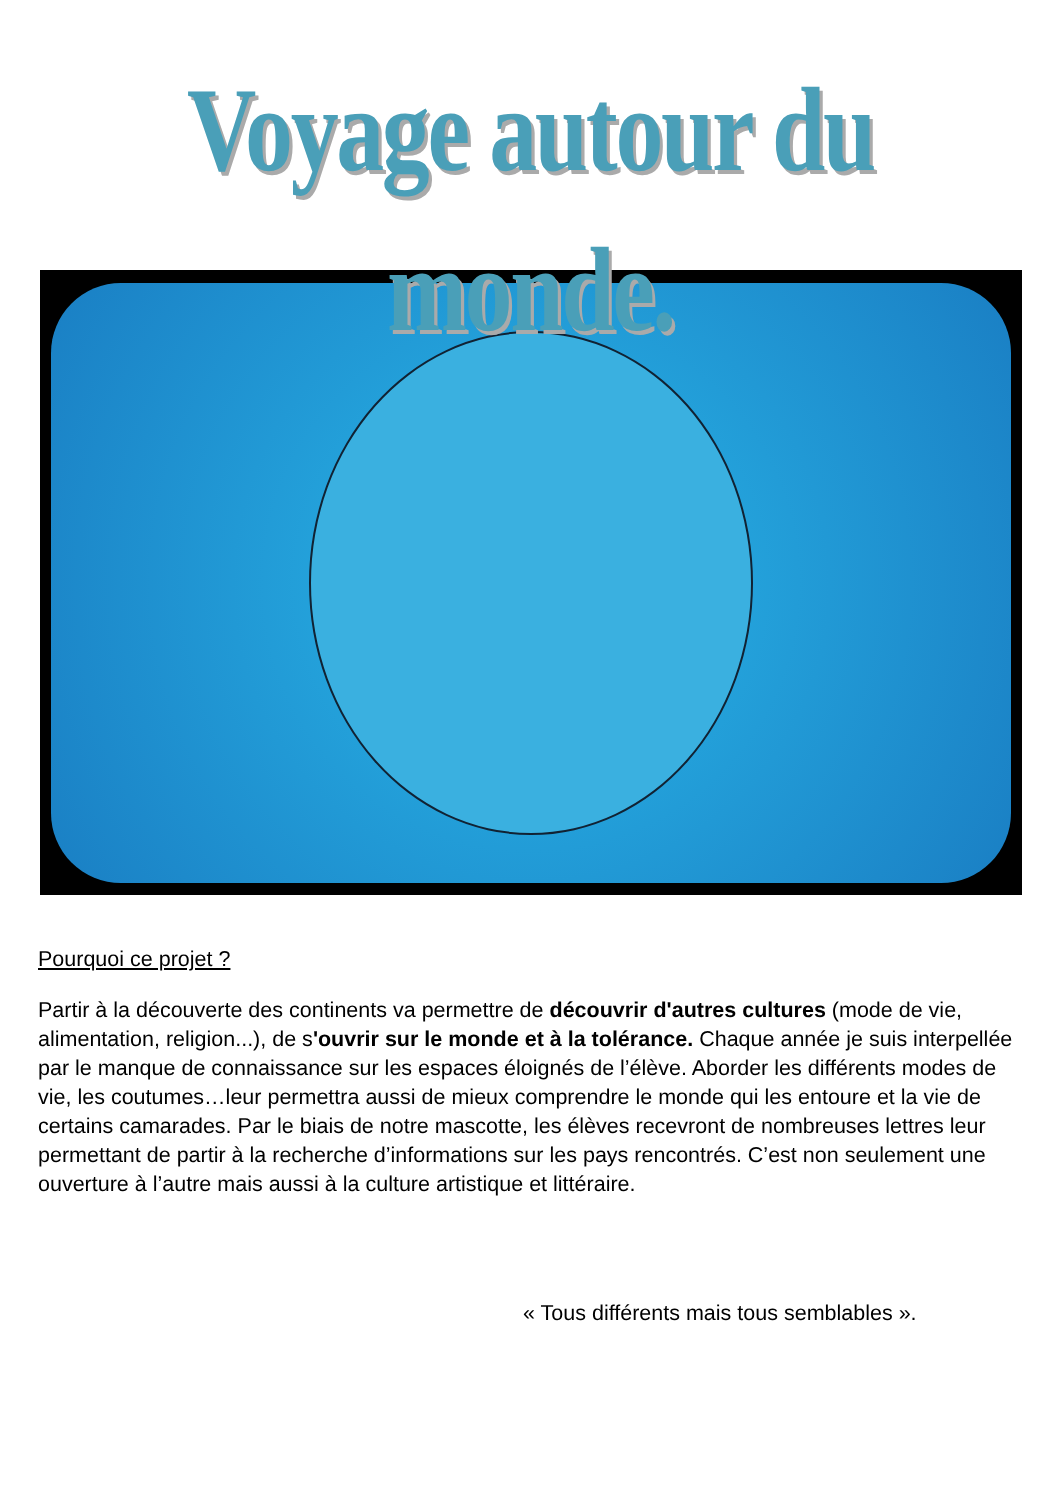Voyage autour du monde.
Pourquoi ce projet ?
Partir à la découverte des continents va permettre de découvrir d'autres cultures (mode de vie, alimentation, religion...), de s'ouvrir sur le monde et à la tolérance. Chaque année je suis interpellée par le manque de connaissance sur les espaces éloignés de l’élève. Aborder les différents modes de vie, les coutumes…leur permettra aussi de mieux comprendre le monde qui les entoure et la vie de certains camarades. Par le biais de notre mascotte, les élèves recevront de nombreuses lettres leur permettant de partir à la recherche d’informations sur les pays rencontrés. C’est non seulement une ouverture à l’autre mais aussi à la culture artistique et littéraire.
« Tous différents mais tous semblables ».